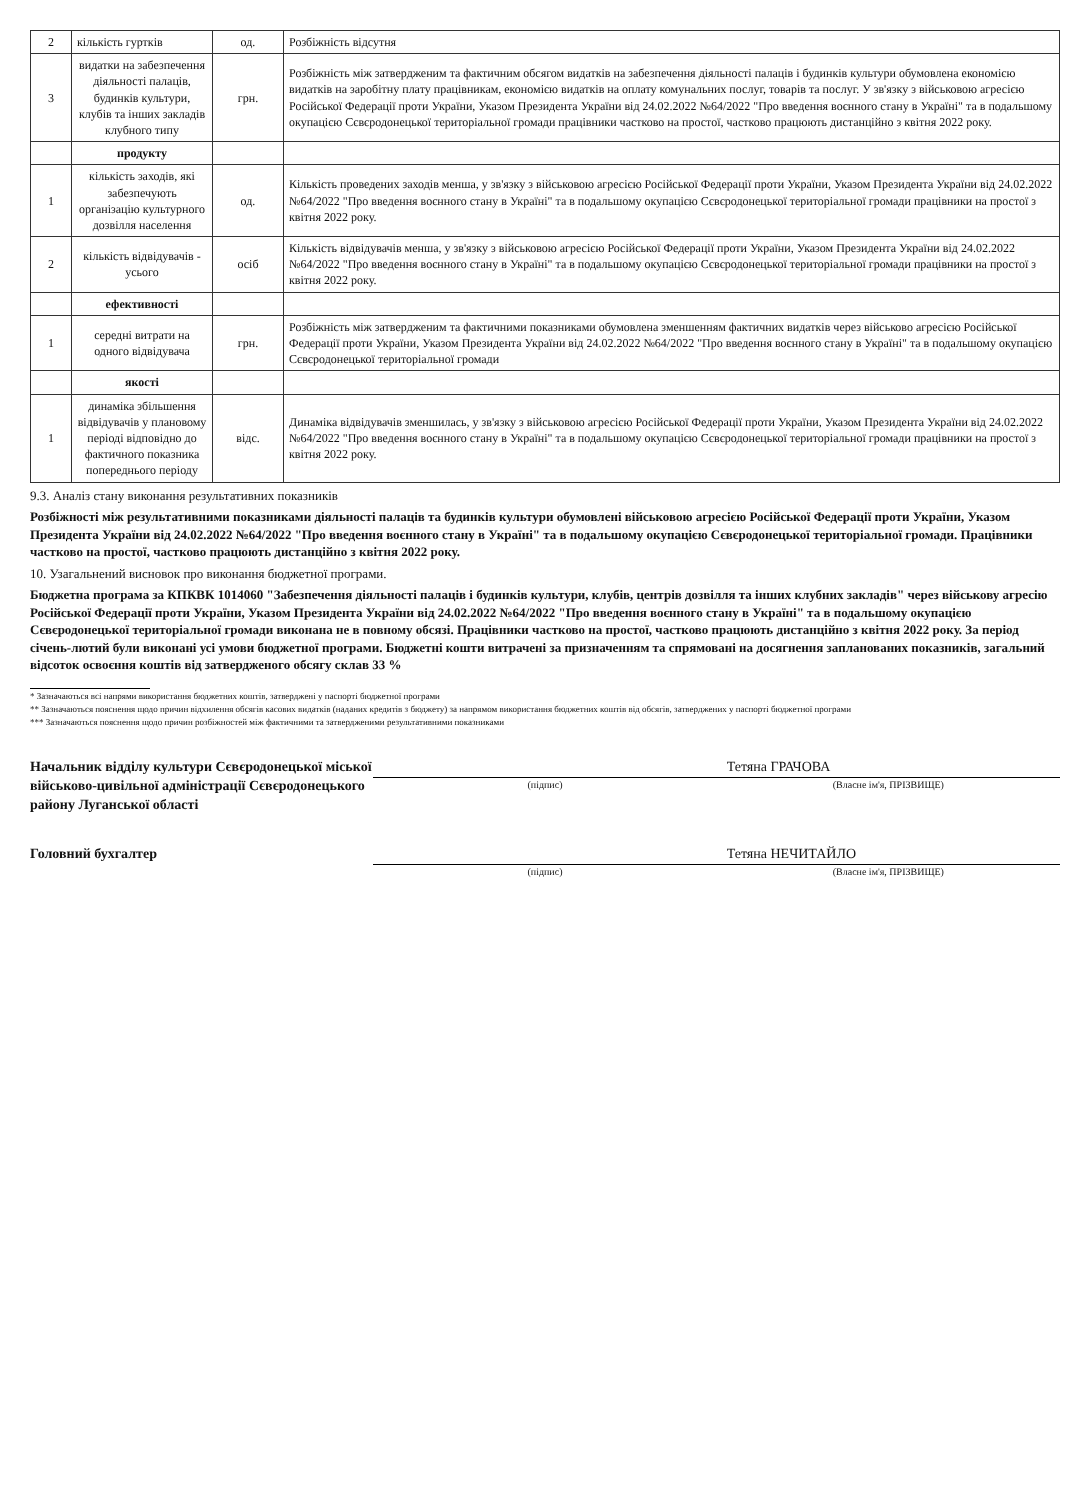| 2 | кількість гуртків | од. | Розбіжність відсутня |
| --- | --- | --- | --- |
| 3 | видатки на забезпечення діяльності палаців, будинків культури, клубів та інших закладів клубного типу | грн. | Розбіжність між затвердженим та фактичним обсягом видатків на забезпечення діяльності палаців і будинків культури обумовлена економією видатків на заробітну плату працівникам, економією видатків на оплату комунальних послуг, товарів та послуг. У зв'язку з військовою агресією Російської Федерації проти України, Указом Президента України від 24.02.2022 №64/2022 "Про введення воєнного стану в Україні" та в подальшому окупацією Сєвєродонецької територіальної громади працівники частково на простої, частково працюють дистанційно з квітня 2022 року. |
| | продукту | | |
| 1 | кількість заходів, які забезпечують організацію культурного дозвілля населення | од. | Кількість проведених заходів менша, у зв'язку з військовою агресією Російської Федерації проти України, Указом Президента України від 24.02.2022 №64/2022 "Про введення воєнного стану в Україні" та в подальшому окупацією Сєвєродонецької територіальної громади працівники на простої з квітня 2022 року. |
| 2 | кількість відвідувачів - усього | осіб | Кількість відвідувачів менша, у зв'язку з військовою агресією Російської Федерації проти України, Указом Президента України від 24.02.2022 №64/2022 "Про введення воєнного стану в Україні" та в подальшому окупацією Сєвєродонецької територіальної громади працівники на простої з квітня 2022 року. |
| | ефективності | | |
| 1 | середні витрати на одного відвідувача | грн. | Розбіжність між затвердженим та фактичними показниками обумовлена зменшенням фактичних видатків через військово агресією Російської Федерації проти України, Указом Президента України від 24.02.2022 №64/2022 "Про введення воєнного стану в Україні" та в подальшому окупацією Сєвєродонецької територіальної громади |
| | якості | | |
| 1 | динаміка збільшення відвідувачів у плановому періоді відповідно до фактичного показника попереднього періоду | відс. | Динаміка відвідувачів зменшилась, у зв'язку з військовою агресією Російської Федерації проти України, Указом Президента України від 24.02.2022 №64/2022 "Про введення воєнного стану в Україні" та в подальшому окупацією Сєвєродонецької територіальної громади працівники на простої з квітня 2022 року. |
9.3. Аналіз стану виконання результативних показників
Розбіжності між результативними показниками діяльності палаців та будинків культури обумовлені військовою агресією Російської Федерації проти України, Указом Президента України від 24.02.2022 №64/2022 "Про введення воєнного стану в Україні" та в подальшому окупацією Сєвєродонецької територіальної громади. Працівники частково на простої, частково працюють дистанційно з квітня 2022 року.
10. Узагальнений висновок про виконання бюджетної програми.
Бюджетна програма за КПКВК 1014060 "Забезпечення діяльності палаців і будинків культури, клубів, центрів дозвілля та інших клубних закладів" через військову агресію Російської Федерації проти України, Указом Президента України від 24.02.2022 №64/2022 "Про введення воєнного стану в Україні" та в подальшому окупацією Сєвєродонецької територіальної громади виконана не в повному обсязі. Працівники частково на простої, частково працюють дистанційно з квітня 2022 року. За період січень-лютий були виконані усі умови бюджетної програми. Бюджетні кошти витрачені за призначенням та спрямовані на досягнення запланованих показників, загальний відсоток освоєння коштів від затвердженого обсягу склав 33 %
* Зазначаються всі напрями використання бюджетних коштів, затверджені у паспорті бюджетної програми
** Зазначаються пояснення щодо причин відхилення обсягів касових видатків (наданих кредитів з бюджету) за напрямом використання бюджетних коштів від обсягів, затверджених у паспорті бюджетної програми
*** Зазначаються пояснення щодо причин розбіжностей між фактичними та затвердженими результативними показниками
Начальник відділу культури Сєвєродонецької міської військово-цивільної адміністрації Сєвєродонецького району Луганської області
(підпис)
Тетяна ГРАЧОВА
(Власне ім'я, ПРІЗВИЩЕ)
Головний бухгалтер
(підпис)
Тетяна НЕЧИТАЙЛО
(Власне ім'я, ПРІЗВИЩЕ)